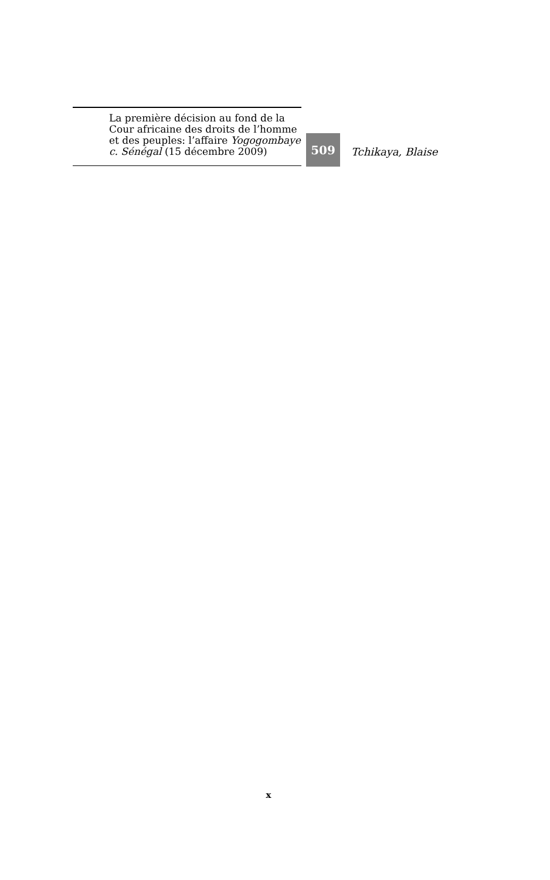La première décision au fond de la Cour africaine des droits de l’homme et des peuples: l’affaire Yogogombaye c. Sénégal (15 décembre 2009)
509
Tchikaya, Blaise
x